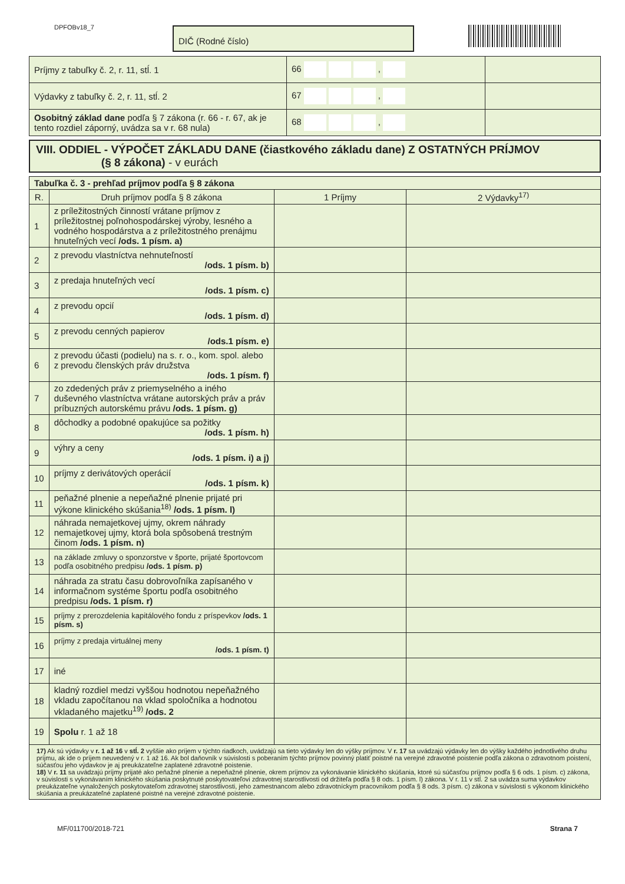DPFOBv18_7 DIČ (Rodné číslo)
| Príjmy z tabuľky č. 2, r. 11, stĺ. 1 | 66 , | |
| Výdavky z tabuľky č. 2, r. 11, stĺ. 2 | 67 , | |
| Osobitný základ dane podľa § 7 zákona (r. 66 - r. 67, ak je tento rozdiel záporný, uvádza sa v r. 68 nula) | 68 , | |
VIII. ODDIEL - VÝPOČET ZÁKLADU DANE (čiastkového základu dane) Z OSTATNÝCH PRÍJMOV
(§ 8 zákona) - v eurách
| Tabuľka č. 3 - prehľad príjmov podľa § 8 zákona | | | |
| R. | Druh príjmov podľa § 8 zákona | 1 Príjmy | 2 Výdavky<sup>17)</sup> |
| 1 | z príležitostných činností vrátane príjmov z príležitostnej poľnohospodárskej výroby, lesného a vodného hospodárstva a z príležitostného prenájmu hnuteľných vecí /ods. 1 písm. a) | | |
| 2 | z prevodu vlastníctva nehnuteľností /ods. 1 písm. b) | | |
| 3 | z predaja hnuteľných vecí /ods. 1 písm. c) | | |
| 4 | z prevodu opcií /ods. 1 písm. d) | | |
| 5 | z prevodu cenných papierov /ods.1 písm. e) | | |
| 6 | z prevodu účasti (podielu) na s. r. o., kom. spol. alebo z prevodu členských práv družstva /ods. 1 písm. f) | | |
| 7 | zo zdedených práv z priemyselného a iného duševného vlastníctva vrátane autorských práv a práv príbuzných autorskému právu /ods. 1 písm. g) | | |
| 8 | dôchodky a podobné opakujúce sa požitky /ods. 1 písm. h) | | |
| 9 | výhry a ceny /ods. 1 písm. i) a j) | | |
| 10 | príjmy z derivátových operácií /ods. 1 písm. k) | | |
| 11 | peňažné plnenie a nepeňažné plnenie prijaté pri výkone klinického skúšania<sup>18)</sup> /ods. 1 písm. l) | | |
| 12 | náhrada nemajetkovej ujmy, okrem náhrady nemajetkovej ujmy, ktorá bola spôsobená trestným činom /ods. 1 písm. n) | | |
| 13 | na základe zmluvy o sponzorstve v športe, prijaté športovcom podľa osobitného predpisu /ods. 1 písm. p) | | |
| 14 | náhrada za stratu času dobrovoľníka zapísaného v informačnom systéme športu podľa osobitného predpisu /ods. 1 písm. r) | | |
| 15 | príjmy z prerozdelenia kapitálového fondu z príspevkov /ods. 1 písm. s) | | |
| 16 | príjmy z predaja virtuálnej meny /ods. 1 písm. t) | | |
| 17 | iné | | |
| 18 | kladný rozdiel medzi vyššou hodnotou nepeňažného vkladu započítanou na vklad spoločníka a hodnotou vkladaného majetku<sup>19)</sup> /ods. 2 | | |
| 19 | Spolu r. 1 až 18 | | |
| 17) Ak sú výdavky v r. 1 až 16 v stĺ. 2 vyššie ako príjem v týchto riadkoch, uvádzajú sa tieto výdavky len do výšky príjmov. V r. 17 sa uvádzajú výdavky len do výšky každého jednotlivého druhu príjmu, ak ide o príjem neuvedený v r. 1 až 16. Ak bol daňovník v súvislosti s poberaním týchto príjmov povinný platiť poistné na verejné zdravotné poistenie podľa zákona o zdravotnom poistení, súčasťou jeho výdavkov je aj preukázateľne zaplatené zdravotné poistenie. 18) V r. 11 sa uvádzajú príjmy prijaté ako peňažné plnenie a nepeňažné plnenie, okrem príjmov za vykonávanie klinického skúšania, ktoré sú súčasťou príjmov podľa § 6 ods. 1 písm. c) zákona, v súvislosti s vykonávaním klinického skúšania poskytnuté poskytovateľovi zdravotnej starostlivosti od držiteľa podľa § 8 ods. 1 písm. l) zákona. V r. 11 v stĺ. 2 sa uvádza suma výdavkov preukázateľne vynaložených poskytovateľom zdravotnej starostlivosti, jeho zamestnancom alebo zdravotníckym pracovníkom podľa § 8 ods. 3 písm. c) zákona v súvislosti s výkonom klinického skúšania a preukázateľné zaplatené poistné na verejné zdravotné poistenie. | | | |
MF/011700/2018-721 Strana 7